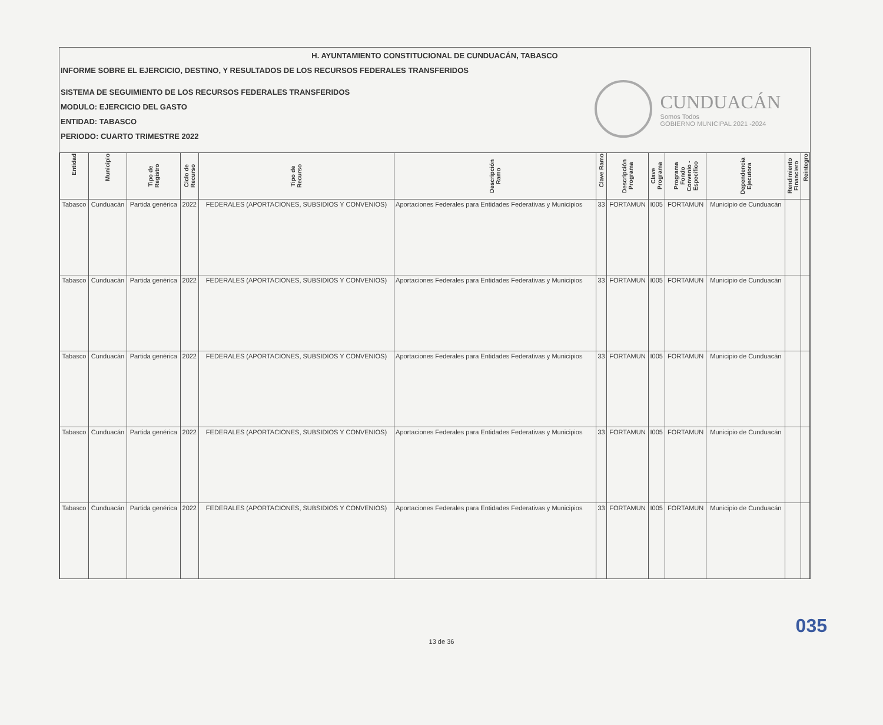H. AYUNTAMIENTO CONSTITUCIONAL DE CUNDUACÁN, TABASCO
INFORME SOBRE EL EJERCICIO, DESTINO, Y RESULTADOS DE LOS RECURSOS FEDERALES TRANSFERIDOS
SISTEMA DE SEGUIMIENTO DE LOS RECURSOS FEDERALES TRANSFERIDOS
MODULO: EJERCICIO DEL GASTO
ENTIDAD: TABASCO
PERIODO: CUARTO TRIMESTRE 2022
CUNDUACÁN
Somos Todos
GOBIERNO MUNICIPAL 2021 -2024
| Entidad | Municipio | Tipo de Registro | Ciclo de Recurso | Tipo de Recurso | Descripción Ramo | Clave Ramo | Descripción Programa | Clave Programa | Programa Fondo Convenio - Específico | Dependencia Ejecutora | Rendimiento Financiero | Reintegro |
| --- | --- | --- | --- | --- | --- | --- | --- | --- | --- | --- | --- | --- |
| Tabasco | Cunduacán | Partida genérica | 2022 | FEDERALES (APORTACIONES, SUBSIDIOS Y CONVENIOS) | Aportaciones Federales para Entidades Federativas y Municipios | 33 | FORTAMUN | I005 | FORTAMUN | Municipio de Cunduacán | | |
| Tabasco | Cunduacán | Partida genérica | 2022 | FEDERALES (APORTACIONES, SUBSIDIOS Y CONVENIOS) | Aportaciones Federales para Entidades Federativas y Municipios | 33 | FORTAMUN | I005 | FORTAMUN | Municipio de Cunduacán | | |
| Tabasco | Cunduacán | Partida genérica | 2022 | FEDERALES (APORTACIONES, SUBSIDIOS Y CONVENIOS) | Aportaciones Federales para Entidades Federativas y Municipios | 33 | FORTAMUN | I005 | FORTAMUN | Municipio de Cunduacán | | |
| Tabasco | Cunduacán | Partida genérica | 2022 | FEDERALES (APORTACIONES, SUBSIDIOS Y CONVENIOS) | Aportaciones Federales para Entidades Federativas y Municipios | 33 | FORTAMUN | I005 | FORTAMUN | Municipio de Cunduacán | | |
| Tabasco | Cunduacán | Partida genérica | 2022 | FEDERALES (APORTACIONES, SUBSIDIOS Y CONVENIOS) | Aportaciones Federales para Entidades Federativas y Municipios | 33 | FORTAMUN | I005 | FORTAMUN | Municipio de Cunduacán | | |
035
13 de 36